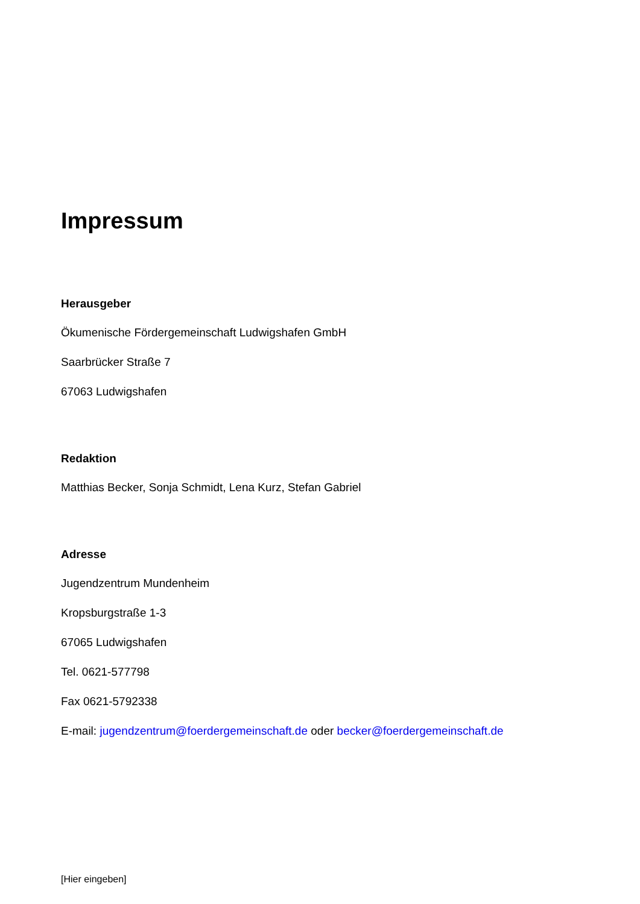Impressum
Herausgeber
Ökumenische Fördergemeinschaft Ludwigshafen GmbH
Saarbrücker Straße 7
67063 Ludwigshafen
Redaktion
Matthias Becker, Sonja Schmidt, Lena Kurz, Stefan Gabriel
Adresse
Jugendzentrum Mundenheim
Kropsburgstraße 1-3
67065 Ludwigshafen
Tel. 0621-577798
Fax 0621-5792338
E-mail: jugendzentrum@foerdergemeinschaft.de oder becker@foerdergemeinschaft.de
[Hier eingeben]